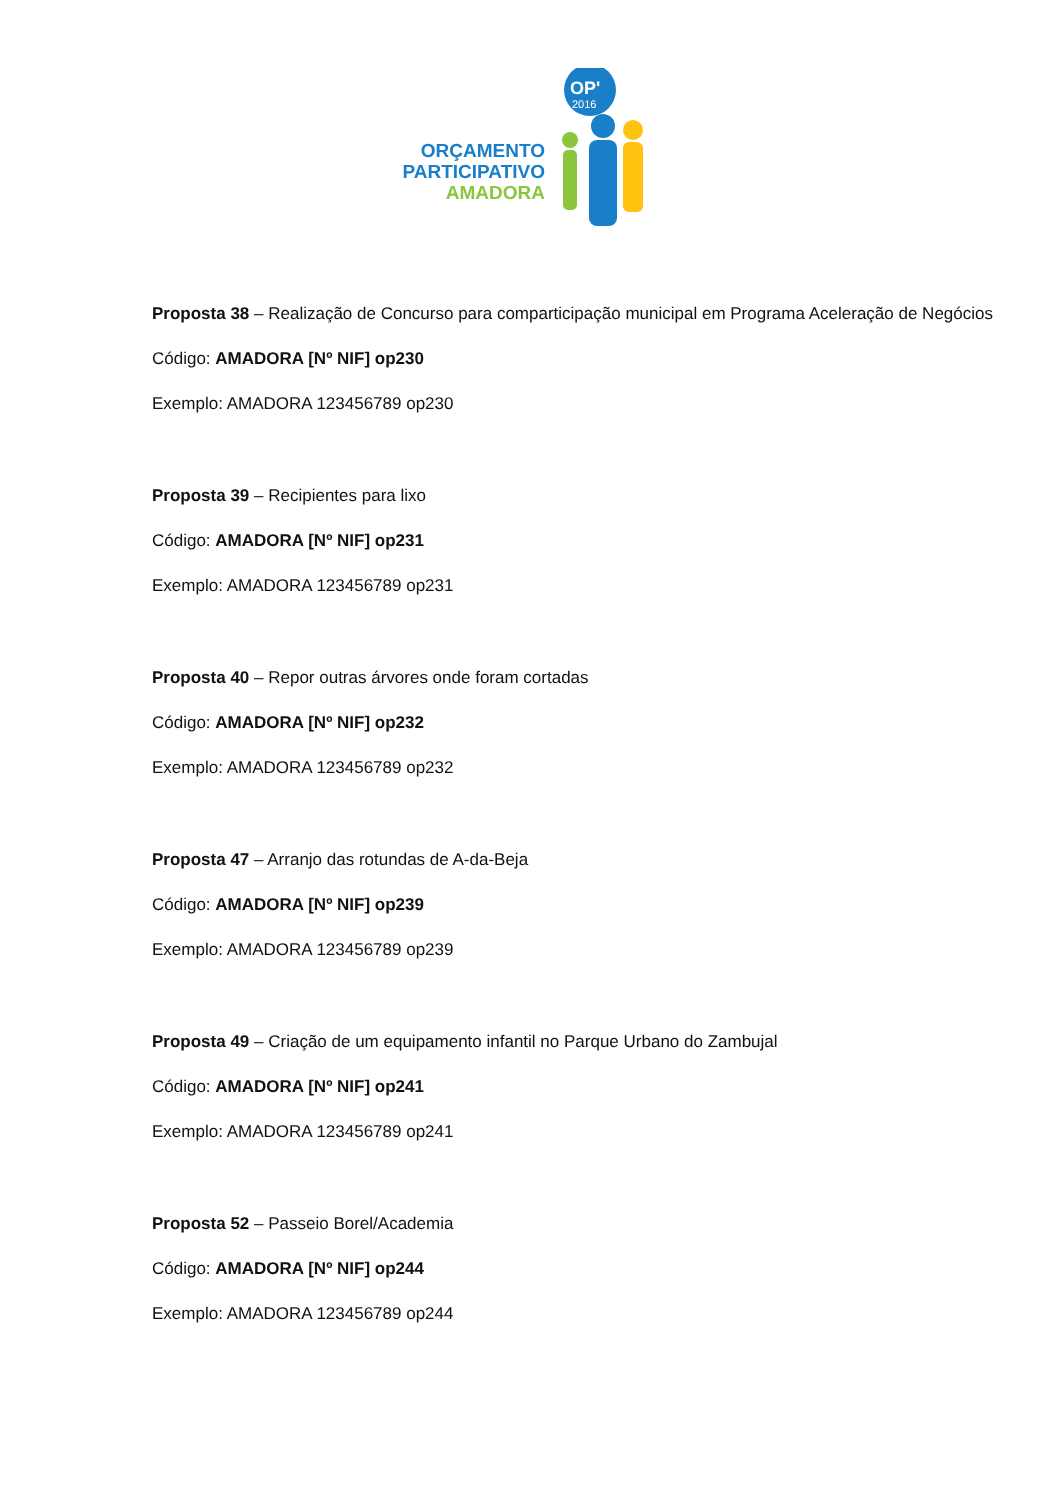OP'
2016
ORÇAMENTO
PARTICIPATIVO
AMADORA
Proposta 38 – Realização de Concurso para comparticipação municipal em Programa Aceleração de Negócios
Código: AMADORA [Nº NIF] op230
Exemplo: AMADORA 123456789 op230
Proposta 39 – Recipientes para lixo
Código: AMADORA [Nº NIF] op231
Exemplo: AMADORA 123456789 op231
Proposta 40 – Repor outras árvores onde foram cortadas
Código: AMADORA [Nº NIF] op232
Exemplo: AMADORA 123456789 op232
Proposta 47 – Arranjo das rotundas de A-da-Beja
Código: AMADORA [Nº NIF] op239
Exemplo: AMADORA 123456789 op239
Proposta 49 – Criação de um equipamento infantil no Parque Urbano do Zambujal
Código: AMADORA [Nº NIF] op241
Exemplo: AMADORA 123456789 op241
Proposta 52 – Passeio Borel/Academia
Código: AMADORA [Nº NIF] op244
Exemplo: AMADORA 123456789 op244